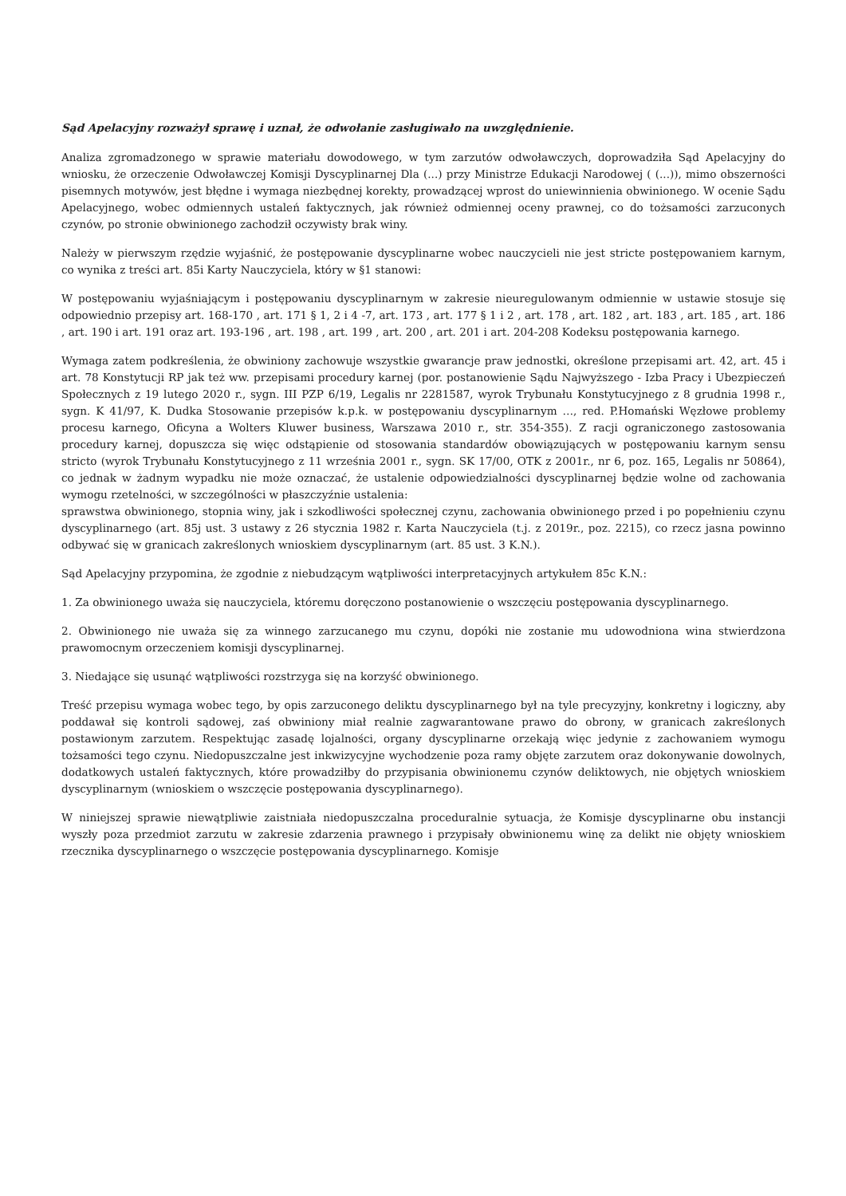Sąd Apelacyjny rozważył sprawę i uznał, że odwołanie zasługiwało na uwzględnienie.
Analiza zgromadzonego w sprawie materiału dowodowego, w tym zarzutów odwoławczych, doprowadziła Sąd Apelacyjny do wniosku, że orzeczenie Odwoławczej Komisji Dyscyplinarnej Dla (...) przy Ministrze Edukacji Narodowej ( (...)), mimo obszerności pisemnych motywów, jest błędne i wymaga niezbędnej korekty, prowadzącej wprost do uniewinnienia obwinionego. W ocenie Sądu Apelacyjnego, wobec odmiennych ustaleń faktycznych, jak również odmiennej oceny prawnej, co do tożsamości zarzuconych czynów, po stronie obwinionego zachodził oczywisty brak winy.
Należy w pierwszym rzędzie wyjaśnić, że postępowanie dyscyplinarne wobec nauczycieli nie jest stricte postępowaniem karnym, co wynika z treści art. 85i Karty Nauczyciela, który w §1 stanowi:
W postępowaniu wyjaśniającym i postępowaniu dyscyplinarnym w zakresie nieuregulowanym odmiennie w ustawie stosuje się odpowiednio przepisy art. 168-170 , art. 171 § 1, 2 i 4 -7, art. 173 , art. 177 § 1 i 2 , art. 178 , art. 182 , art. 183 , art. 185 , art. 186 , art. 190 i art. 191 oraz art. 193-196 , art. 198 , art. 199 , art. 200 , art. 201 i art. 204-208 Kodeksu postępowania karnego.
Wymaga zatem podkreślenia, że obwiniony zachowuje wszystkie gwarancje praw jednostki, określone przepisami art. 42, art. 45 i art. 78 Konstytucji RP jak też ww. przepisami procedury karnej (por. postanowienie Sądu Najwyższego - Izba Pracy i Ubezpieczeń Społecznych z 19 lutego 2020 r., sygn. III PZP 6/19, Legalis nr 2281587, wyrok Trybunału Konstytucyjnego z 8 grudnia 1998 r., sygn. K 41/97, K. Dudka Stosowanie przepisów k.p.k. w postępowaniu dyscyplinarnym …, red. P.Homański Węzłowe problemy procesu karnego, Oficyna a Wolters Kluwer business, Warszawa 2010 r., str. 354-355). Z racji ograniczonego zastosowania procedury karnej, dopuszcza się więc odstąpienie od stosowania standardów obowiązujących w postępowaniu karnym sensu stricto (wyrok Trybunału Konstytucyjnego z 11 września 2001 r., sygn. SK 17/00, OTK z 2001r., nr 6, poz. 165, Legalis nr 50864), co jednak w żadnym wypadku nie może oznaczać, że ustalenie odpowiedzialności dyscyplinarnej będzie wolne od zachowania wymogu rzetelności, w szczególności w płaszczyźnie ustalenia:
sprawstwa obwinionego, stopnia winy, jak i szkodliwości społecznej czynu, zachowania obwinionego przed i po popełnieniu czynu dyscyplinarnego (art. 85j ust. 3 ustawy z 26 stycznia 1982 r. Karta Nauczyciela (t.j. z 2019r., poz. 2215), co rzecz jasna powinno odbywać się w granicach zakreślonych wnioskiem dyscyplinarnym (art. 85 ust. 3 K.N.).
Sąd Apelacyjny przypomina, że zgodnie z niebudzącym wątpliwości interpretacyjnych artykułem 85c K.N.:
1. Za obwinionego uważa się nauczyciela, któremu doręczono postanowienie o wszczęciu postępowania dyscyplinarnego.
2. Obwinionego nie uważa się za winnego zarzucanego mu czynu, dopóki nie zostanie mu udowodniona wina stwierdzona prawomocnym orzeczeniem komisji dyscyplinarnej.
3. Niedające się usunąć wątpliwości rozstrzyga się na korzyść obwinionego.
Treść przepisu wymaga wobec tego, by opis zarzuconego deliktu dyscyplinarnego był na tyle precyzyjny, konkretny i logiczny, aby poddawał się kontroli sądowej, zaś obwiniony miał realnie zagwarantowane prawo do obrony, w granicach zakreślonych postawionym zarzutem. Respektując zasadę lojalności, organy dyscyplinarne orzekają więc jedynie z zachowaniem wymogu tożsamości tego czynu. Niedopuszczalne jest inkwizycyjne wychodzenie poza ramy objęte zarzutem oraz dokonywanie dowolnych, dodatkowych ustaleń faktycznych, które prowadziłby do przypisania obwinionemu czynów deliktowych, nie objętych wnioskiem dyscyplinarnym (wnioskiem o wszczęcie postępowania dyscyplinarnego).
W niniejszej sprawie niewątpliwie zaistniała niedopuszczalna proceduralnie sytuacja, że Komisje dyscyplinarne obu instancji wyszły poza przedmiot zarzutu w zakresie zdarzenia prawnego i przypisały obwinionemu winę za delikt nie objęty wnioskiem rzecznika dyscyplinarnego o wszczęcie postępowania dyscyplinarnego. Komisje